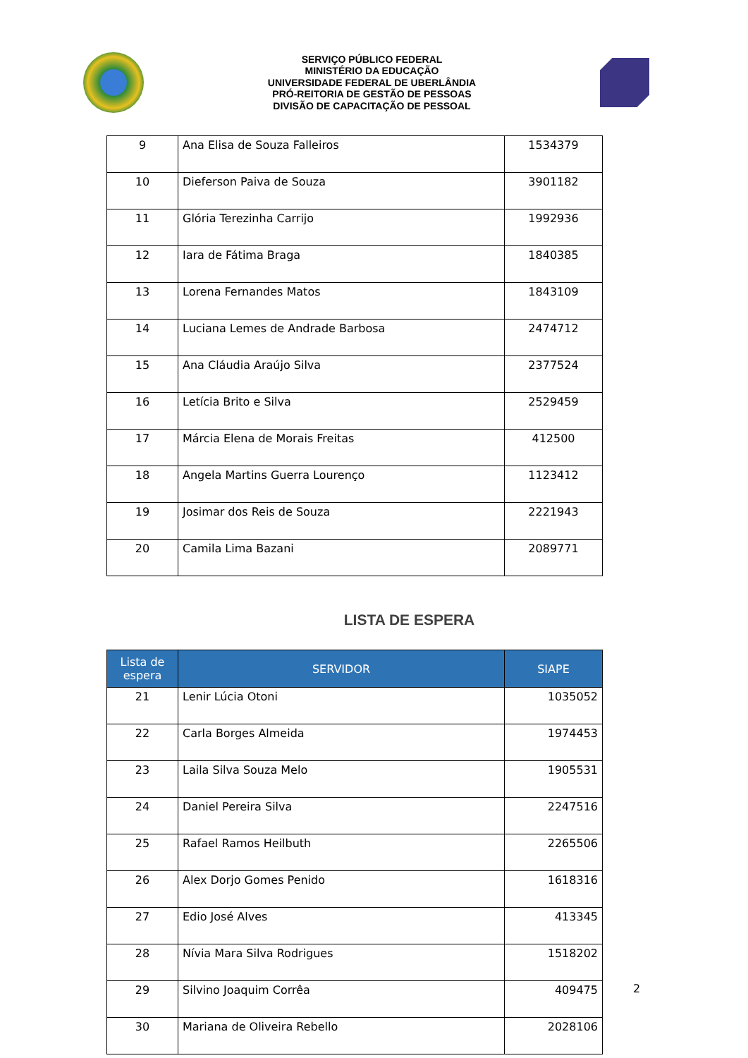SERVIÇO PÚBLICO FEDERAL
MINISTÉRIO DA EDUCAÇÃO
UNIVERSIDADE FEDERAL DE UBERLÂNDIA
PRÓ-REITORIA DE GESTÃO DE PESSOAS
DIVISÃO DE CAPACITAÇÃO DE PESSOAL
| 9 | Ana Elisa de Souza Falleiros | 1534379 |
| 10 | Dieferson Paiva de Souza | 3901182 |
| 11 | Glória Terezinha Carrijo | 1992936 |
| 12 | Iara de Fátima Braga | 1840385 |
| 13 | Lorena Fernandes Matos | 1843109 |
| 14 | Luciana Lemes de Andrade Barbosa | 2474712 |
| 15 | Ana Cláudia Araújo Silva | 2377524 |
| 16 | Letícia Brito e Silva | 2529459 |
| 17 | Márcia Elena de Morais Freitas | 412500 |
| 18 | Angela Martins Guerra Lourenço | 1123412 |
| 19 | Josimar dos Reis de Souza | 2221943 |
| 20 | Camila Lima Bazani | 2089771 |
LISTA DE ESPERA
| Lista de espera | SERVIDOR | SIAPE |
| --- | --- | --- |
| 21 | Lenir Lúcia Otoni | 1035052 |
| 22 | Carla Borges Almeida | 1974453 |
| 23 | Laila Silva Souza Melo | 1905531 |
| 24 | Daniel Pereira Silva | 2247516 |
| 25 | Rafael Ramos Heilbuth | 2265506 |
| 26 | Alex Dorjo Gomes Penido | 1618316 |
| 27 | Edio José Alves | 413345 |
| 28 | Nívia Mara Silva Rodrigues | 1518202 |
| 29 | Silvino Joaquim Corrêa | 409475 |
| 30 | Mariana de Oliveira Rebello | 2028106 |
2